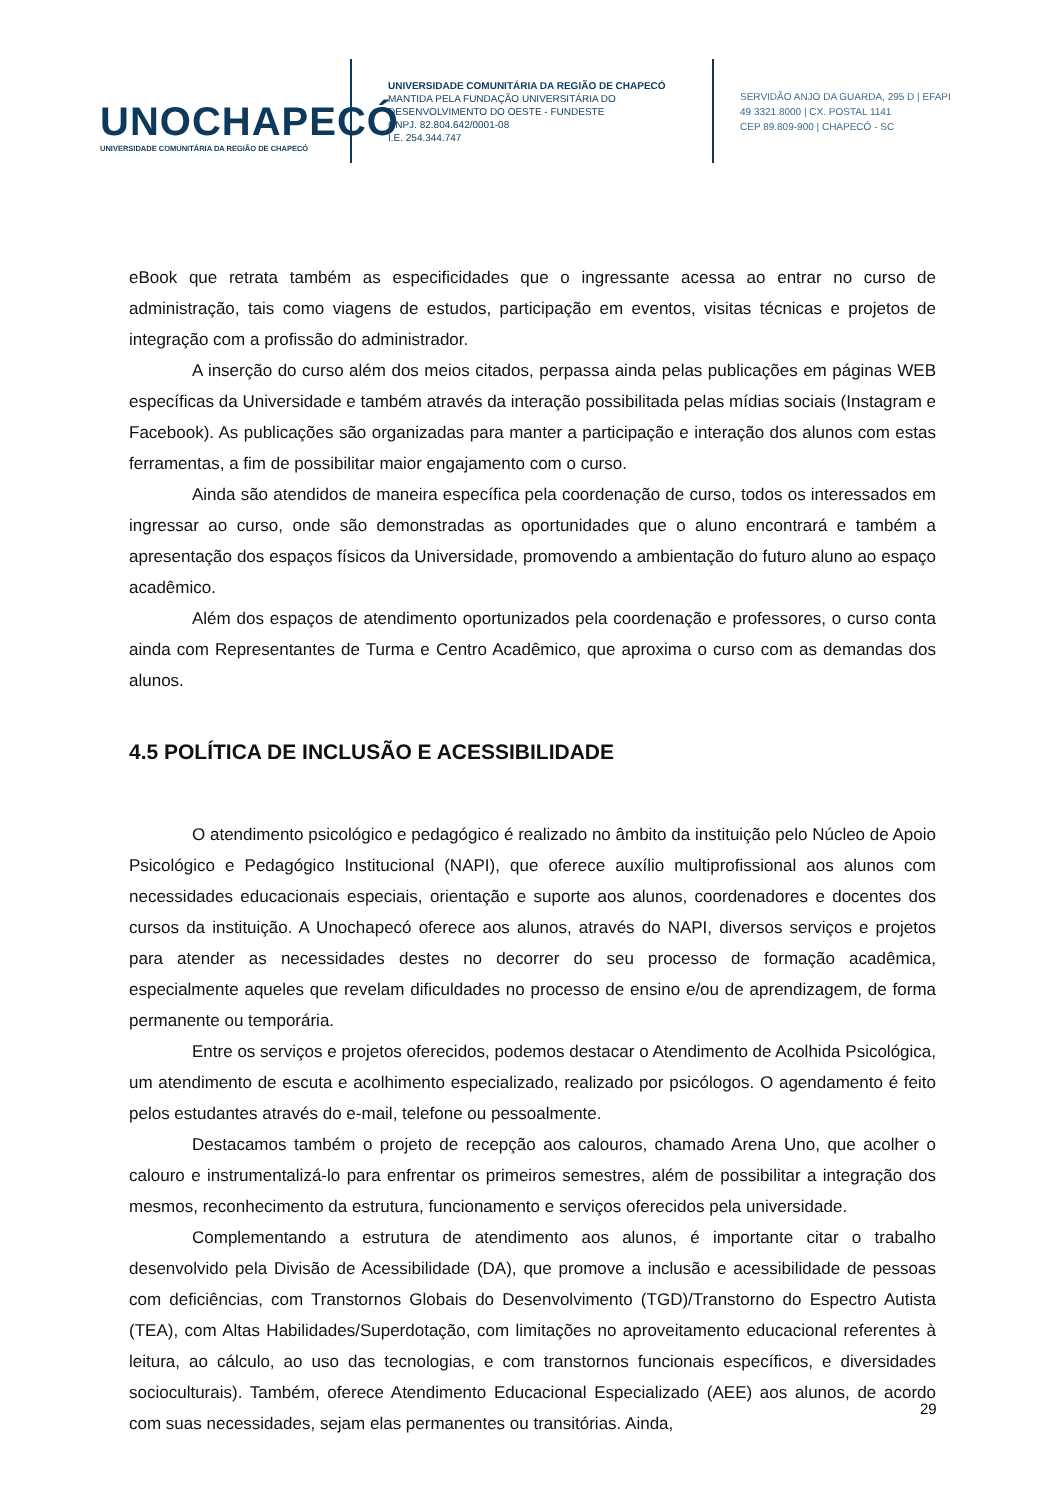UNOCHAPECÓ
UNIVERSIDADE COMUNITÁRIA DA REGIÃO DE CHAPECÓ
UNIVERSIDADE COMUNITÁRIA DA REGIÃO DE CHAPECÓ
MANTIDA PELA FUNDAÇÃO UNIVERSITÁRIA DO
DESENVOLVIMENTO DO OESTE - FUNDESTE
CNPJ. 82.804.642/0001-08
I.E. 254.344.747
SERVIDÃO ANJO DA GUARDA, 295 D | EFAPI
49 3321.8000 | CX. POSTAL 1141
CEP 89.809-900 | CHAPECÓ - SC
eBook que retrata também as especificidades que o ingressante acessa ao entrar no curso de administração, tais como viagens de estudos, participação em eventos, visitas técnicas e projetos de integração com a profissão do administrador.
A inserção do curso além dos meios citados, perpassa ainda pelas publicações em páginas WEB específicas da Universidade e também através da interação possibilitada pelas mídias sociais (Instagram e Facebook). As publicações são organizadas para manter a participação e interação dos alunos com estas ferramentas, a fim de possibilitar maior engajamento com o curso.
Ainda são atendidos de maneira específica pela coordenação de curso, todos os interessados em ingressar ao curso, onde são demonstradas as oportunidades que o aluno encontrará e também a apresentação dos espaços físicos da Universidade, promovendo a ambientação do futuro aluno ao espaço acadêmico.
Além dos espaços de atendimento oportunizados pela coordenação e professores, o curso conta ainda com Representantes de Turma e Centro Acadêmico, que aproxima o curso com as demandas dos alunos.
4.5 POLÍTICA DE INCLUSÃO E ACESSIBILIDADE
O atendimento psicológico e pedagógico é realizado no âmbito da instituição pelo Núcleo de Apoio Psicológico e Pedagógico Institucional (NAPI), que oferece auxílio multiprofissional aos alunos com necessidades educacionais especiais, orientação e suporte aos alunos, coordenadores e docentes dos cursos da instituição. A Unochapecó oferece aos alunos, através do NAPI, diversos serviços e projetos para atender as necessidades destes no decorrer do seu processo de formação acadêmica, especialmente aqueles que revelam dificuldades no processo de ensino e/ou de aprendizagem, de forma permanente ou temporária.
Entre os serviços e projetos oferecidos, podemos destacar o Atendimento de Acolhida Psicológica, um atendimento de escuta e acolhimento especializado, realizado por psicólogos. O agendamento é feito pelos estudantes através do e-mail, telefone ou pessoalmente.
Destacamos também o projeto de recepção aos calouros, chamado Arena Uno, que acolher o calouro e instrumentalizá-lo para enfrentar os primeiros semestres, além de possibilitar a integração dos mesmos, reconhecimento da estrutura, funcionamento e serviços oferecidos pela universidade.
Complementando a estrutura de atendimento aos alunos, é importante citar o trabalho desenvolvido pela Divisão de Acessibilidade (DA), que promove a inclusão e acessibilidade de pessoas com deficiências, com Transtornos Globais do Desenvolvimento (TGD)/Transtorno do Espectro Autista (TEA), com Altas Habilidades/Superdotação, com limitações no aproveitamento educacional referentes à leitura, ao cálculo, ao uso das tecnologias, e com transtornos funcionais específicos, e diversidades socioculturais). Também, oferece Atendimento Educacional Especializado (AEE) aos alunos, de acordo com suas necessidades, sejam elas permanentes ou transitórias. Ainda,
29